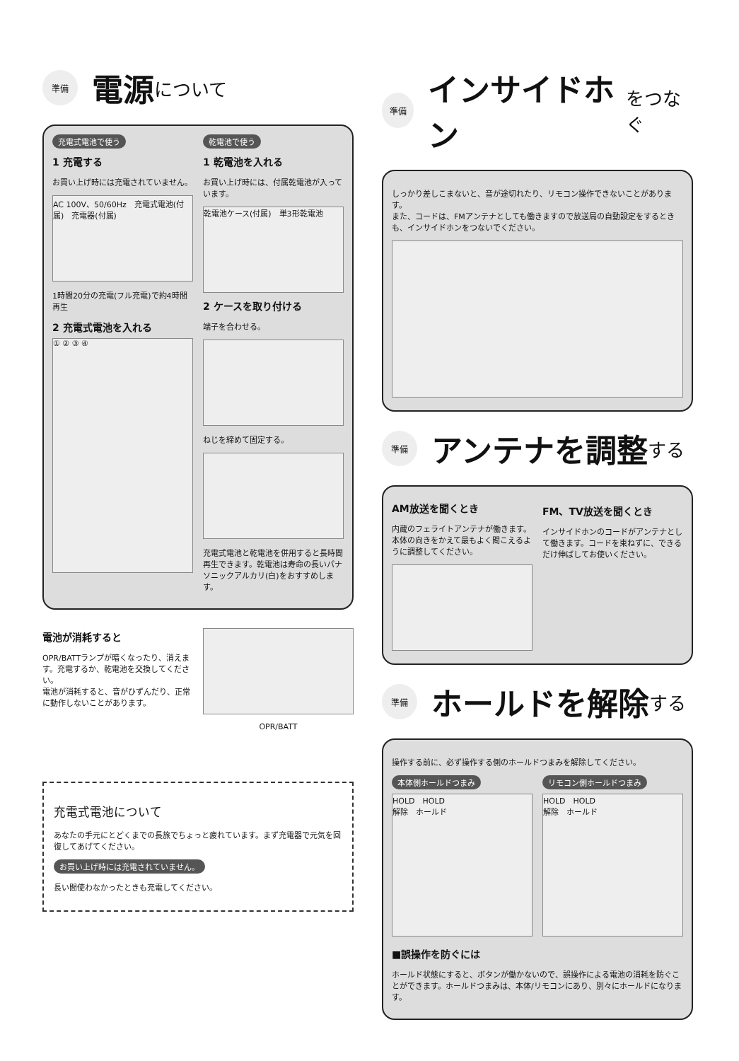準備 電源 について
充電式電池で使う
1 充電する
お買い上げ時には充電されていません。
AC 100V、50/60Hz　充電式電池(付属)　充電器(付属)
1時間20分の充電(フル充電)で約4時間再生
2 充電式電池を入れる
① ② ③ ④
乾電池で使う
1 乾電池を入れる
お買い上げ時には、付属乾電池が入っています。
乾電池ケース(付属)　単3形乾電池
2 ケースを取り付ける
端子を合わせる。
ねじを締めて固定する。
充電式電池と乾電池を併用すると長時間再生できます。乾電池は寿命の長いパナソニックアルカリ(白)をおすすめします。
電池が消耗すると
OPR/BATTランプが暗くなったり、消えます。充電するか、乾電池を交換してください。
電池が消耗すると、音がひずんだり、正常に動作しないことがあります。
OPR/BATT
充電式電池について
あなたの手元にとどくまでの長旅でちょっと疲れています。まず充電器で元気を回復してあげてください。
お買い上げ時には充電されていません。
長い間使わなかったときも充電してください。
準備 インサイドホン をつなぐ
しっかり差しこまないと、音が途切れたり、リモコン操作できないことがあります。
また、コードは、FMアンテナとしても働きますので放送局の自動設定をするときも、インサイドホンをつないでください。
準備 アンテナを調整 する
AM放送を聞くとき
内蔵のフェライトアンテナが働きます。本体の向きをかえて最もよく聞こえるように調整してください。
FM、TV放送を聞くとき
インサイドホンのコードがアンテナとして働きます。コードを束ねずに、できるだけ伸ばしてお使いください。
準備 ホールドを解除 する
操作する前に、必ず操作する側のホールドつまみを解除してください。
本体側ホールドつまみ
HOLD　HOLD
解除　ホールド
リモコン側ホールドつまみ
HOLD　HOLD
解除　ホールド
■誤操作を防ぐには
ホールド状態にすると、ボタンが働かないので、誤操作による電池の消耗を防ぐことができます。ホールドつまみは、本体/リモコンにあり、別々にホールドになります。